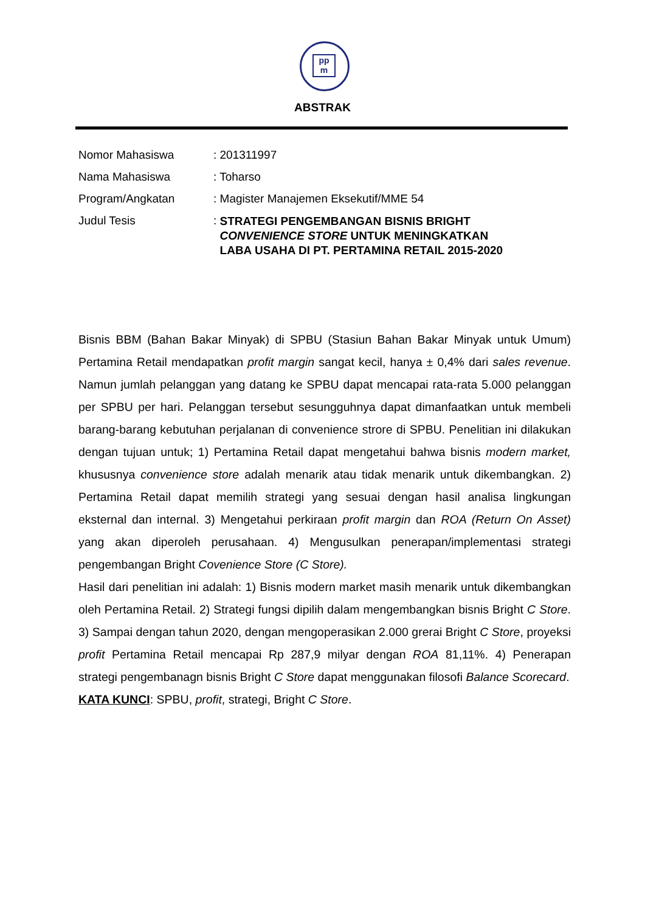pp
m
ABSTRAK
Nomor Mahasiswa : 201311997
Nama Mahasiswa : Toharso
Program/Angkatan : Magister Manajemen Eksekutif/MME 54
Judul Tesis : STRATEGI PENGEMBANGAN BISNIS BRIGHT
CONVENIENCE STORE UNTUK MENINGKATKAN
LABA USAHA DI PT. PERTAMINA RETAIL 2015-2020
Bisnis BBM (Bahan Bakar Minyak) di SPBU (Stasiun Bahan Bakar Minyak untuk Umum) Pertamina Retail mendapatkan profit margin sangat kecil, hanya ± 0,4% dari sales revenue. Namun jumlah pelanggan yang datang ke SPBU dapat mencapai rata-rata 5.000 pelanggan per SPBU per hari. Pelanggan tersebut sesungguhnya dapat dimanfaatkan untuk membeli barang-barang kebutuhan perjalanan di convenience strore di SPBU. Penelitian ini dilakukan dengan tujuan untuk; 1) Pertamina Retail dapat mengetahui bahwa bisnis modern market, khususnya convenience store adalah menarik atau tidak menarik untuk dikembangkan. 2) Pertamina Retail dapat memilih strategi yang sesuai dengan hasil analisa lingkungan eksternal dan internal. 3) Mengetahui perkiraan profit margin dan ROA (Return On Asset) yang akan diperoleh perusahaan. 4) Mengusulkan penerapan/implementasi strategi pengembangan Bright Covenience Store (C Store).
Hasil dari penelitian ini adalah: 1) Bisnis modern market masih menarik untuk dikembangkan oleh Pertamina Retail. 2) Strategi fungsi dipilih dalam mengembangkan bisnis Bright C Store. 3) Sampai dengan tahun 2020, dengan mengoperasikan 2.000 grerai Bright C Store, proyeksi profit Pertamina Retail mencapai Rp 287,9 milyar dengan ROA 81,11%. 4) Penerapan strategi pengembanagn bisnis Bright C Store dapat menggunakan filosofi Balance Scorecard.
KATA KUNCI: SPBU, profit, strategi, Bright C Store.